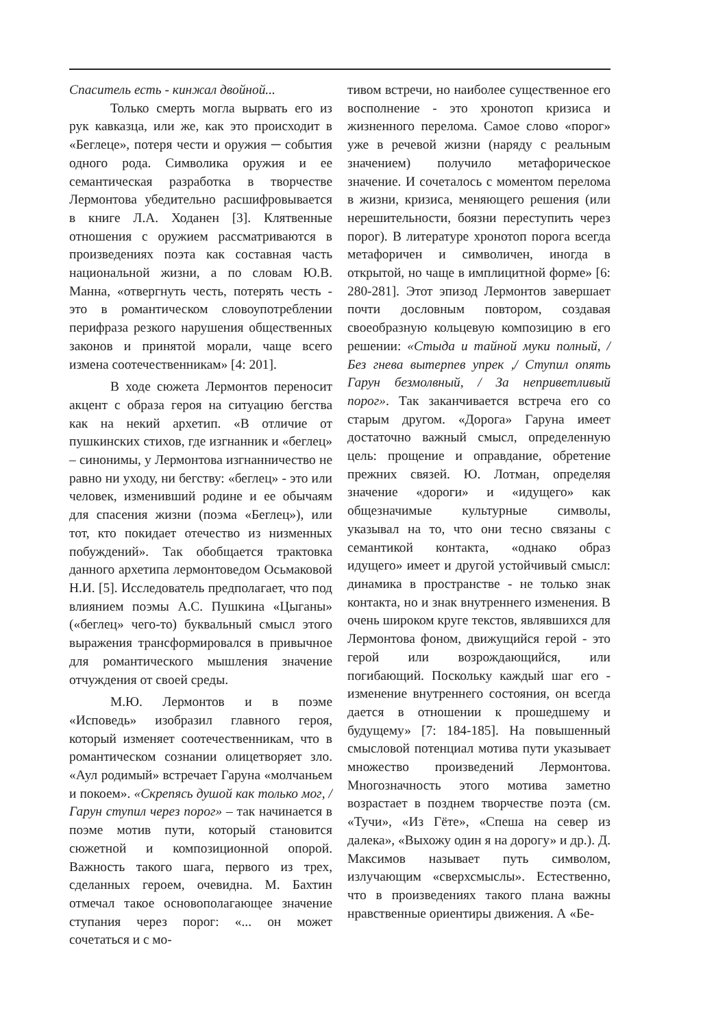Спаситель есть - кинжал двойной...
Только смерть могла вырвать его из рук кавказца, или же, как это происходит в «Беглеце», потеря чести и оружия ─ события одного рода. Символика оружия и ее семантическая разработка в творчестве Лермонтова убедительно расшифровывается в книге Л.А. Ходанен [3]. Клятвенные отношения с оружием рассматриваются в произведениях поэта как составная часть национальной жизни, а по словам Ю.В. Манна, «отвергнуть честь, потерять честь - это в романтическом словоупотреблении перифраза резкого нарушения общественных законов и принятой морали, чаще всего измена соотечественникам» [4: 201].
В ходе сюжета Лермонтов переносит акцент с образа героя на ситуацию бегства как на некий архетип. «В отличие от пушкинских стихов, где изгнанник и «беглец» – синонимы, у Лермонтова изгнанничество не равно ни уходу, ни бегству: «беглец» - это или человек, изменивший родине и ее обычаям для спасения жизни (поэма «Беглец»), или тот, кто покидает отечество из низменных побуждений». Так обобщается трактовка данного архетипа лермонтоведом Осьмаковой Н.И. [5]. Исследователь предполагает, что под влиянием поэмы А.С. Пушкина «Цыганы» («беглец» чего-то) буквальный смысл этого выражения трансформировался в привычное для романтического мышления значение отчуждения от своей среды.
М.Ю. Лермонтов и в поэме «Исповедь» изобразил главного героя, который изменяет соотечественникам, что в романтическом сознании олицетворяет зло. «Аул родимый» встречает Гаруна «молчаньем и покоем». «Скрепясь душой как только мог, / Гарун ступил через порог» – так начинается в поэме мотив пути, который становится сюжетной и композиционной опорой. Важность такого шага, первого из трех, сделанных героем, очевидна. М. Бахтин отмечал такое основополагающее значение ступания через порог: «... он может сочетаться и с мо-
тивом встречи, но наиболее существенное его восполнение - это хронотоп кризиса и жизненного перелома. Самое слово «порог» уже в речевой жизни (наряду с реальным значением) получило метафорическое значение. И сочеталось с моментом перелома в жизни, кризиса, меняющего решения (или нерешительности, боязни переступить через порог). В литературе хронотоп порога всегда метафоричен и символичен, иногда в открытой, но чаще в имплицитной форме» [6: 280-281]. Этот эпизод Лермонтов завершает почти дословным повтором, создавая своеобразную кольцевую композицию в его решении: «Стыда и тайной муки полный, / Без гнева вытерпев упрек ,/ Ступил опять Гарун безмолвный, / За неприветливый порог». Так заканчивается встреча его со старым другом. «Дорога» Гаруна имеет достаточно важный смысл, определенную цель: прощение и оправдание, обретение прежних связей. Ю. Лотман, определяя значение «дороги» и «идущего» как общезначимые культурные символы, указывал на то, что они тесно связаны с семантикой контакта, «однако образ идущего» имеет и другой устойчивый смысл: динамика в пространстве - не только знак контакта, но и знак внутреннего изменения. В очень широком круге текстов, являвшихся для Лермонтова фоном, движущийся герой - это герой или возрождающийся, или погибающий. Поскольку каждый шаг его - изменение внутреннего состояния, он всегда дается в отношении к прошедшему и будущему» [7: 184-185]. На повышенный смысловой потенциал мотива пути указывает множество произведений Лермонтова. Многозначность этого мотива заметно возрастает в позднем творчестве поэта (см. «Тучи», «Из Гёте», «Спеша на север из далека», «Выхожу один я на дорогу» и др.). Д. Максимов называет путь символом, излучающим «сверхсмыслы». Естественно, что в произведениях такого плана важны нравственные ориентиры движения. А «Бе-